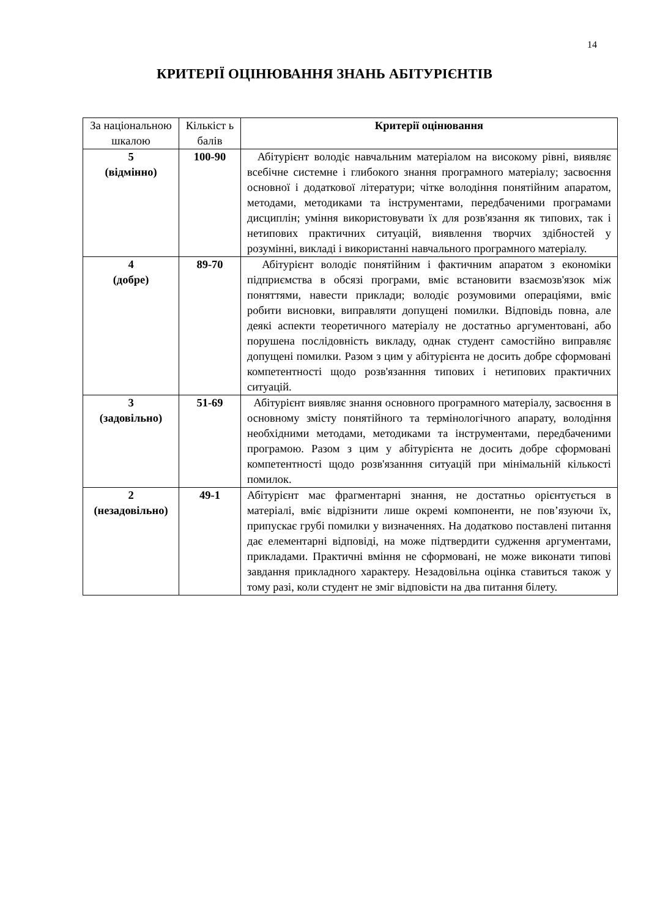14
КРИТЕРІЇ ОЦІНЮВАННЯ ЗНАНЬ АБІТУРІЄНТІВ
| За національною шкалою | Кількіст ь балів | Критерії оцінювання |
| --- | --- | --- |
| 5 (відмінно) | 100-90 | Абітурієнт володіє навчальним матеріалом на високому рівні, виявляє всебічне системне і глибокого знання програмного матеріалу; засвоєння основної і додаткової літератури; чітке володіння понятійним апаратом, методами, методиками та інструментами, передбаченими програмами дисциплін; уміння використовувати їх для розв'язання як типових, так і нетипових практичних ситуацій, виявлення творчих здібностей у розумінні, викладі і використанні навчального програмного матеріалу. |
| 4 (добре) | 89-70 | Абітурієнт володіє понятійним і фактичним апаратом з економіки підприємства в обсязі програми, вміє встановити взаємозв'язок між поняттями, навести приклади; володіє розумовими операціями, вміє робити висновки, виправляти допущені помилки. Відповідь повна, але деякі аспекти теоретичного матеріалу не достатньо аргументовані, або порушена послідовність викладу, однак студент самостійно виправляє допущені помилки. Разом з цим у абітурієнта не досить добре сформовані компетентності щодо розв'язанння типових і нетипових практичних ситуацій. |
| 3 (задовільно) | 51-69 | Абітурієнт виявляє знання основного програмного матеріалу, засвоєння в основному змісту понятійного та термінологічного апарату, володіння необхідними методами, методиками та інструментами, передбаченими програмою. Разом з цим у абітурієнта не досить добре сформовані компетентності щодо розв'язанння ситуацій при мінімальній кількості помилок. |
| 2 (незадовільно) | 49-1 | Абітурієнт має фрагментарні знання, не достатньо орієнтується в матеріалі, вміє відрізнити лише окремі компоненти, не пов’язуючи їх, припускає грубі помилки у визначеннях. На додатково поставлені питання дає елементарні відповіді, на може підтвердити судження аргументами, прикладами. Практичні вміння не сформовані, не може виконати типові завдання прикладного характеру. Незадовільна оцінка ставиться також у тому разі, коли студент не зміг відповісти на два питання білету. |